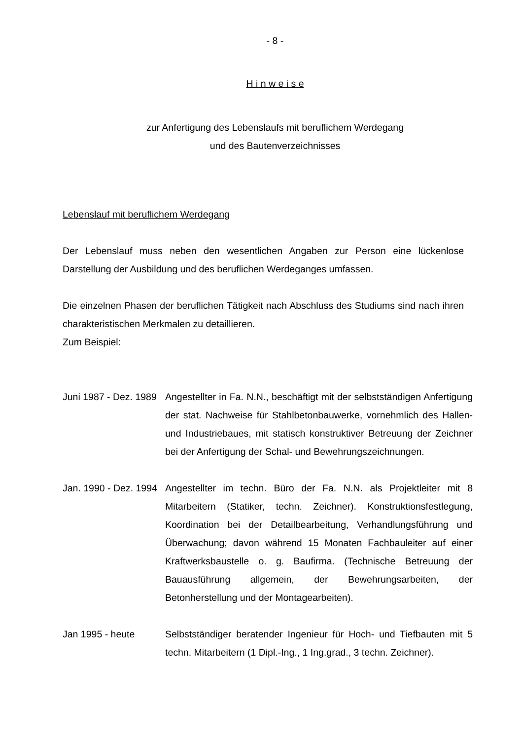- 8 -
H i n w e i s e
zur Anfertigung des Lebenslaufs mit beruflichem Werdegang
und des Bautenverzeichnisses
Lebenslauf mit beruflichem Werdegang
Der Lebenslauf muss neben den wesentlichen Angaben zur Person eine lückenlose Darstellung der Ausbildung und des beruflichen Werdeganges umfassen.
Die einzelnen Phasen der beruflichen Tätigkeit nach Abschluss des Studiums sind nach ihren charakteristischen Merkmalen zu detaillieren.
Zum Beispiel:
Juni 1987 - Dez. 1989
Angestellter in Fa. N.N., beschäftigt mit der selbstständigen Anfertigung der stat. Nachweise für Stahlbetonbauwerke, vornehmlich des Hallen- und Industriebaues, mit statisch konstruktiver Betreuung der Zeichner bei der Anfertigung der Schal- und Bewehrungszeichnungen.
Jan. 1990 - Dez. 1994
Angestellter im techn. Büro der Fa. N.N. als Projektleiter mit 8 Mitarbeitern (Statiker, techn. Zeichner). Konstruktions­festlegung, Koordination bei der Detailbearbeitung, Verhandlungsführung und Überwachung; davon während 15 Monaten Fachbauleiter auf einer Kraftwerksbaustelle o. g. Baufirma. (Technische Betreuung der Bauausführung allgemein, der Bewehrungsarbeiten, der Betonherstellung und der Montagearbeiten).
Jan 1995 - heute Selbstständiger beratender Ingenieur für Hoch- und Tiefbauten mit 5 techn. Mitarbeitern (1 Dipl.-Ing., 1 Ing.grad., 3 techn. Zeichner).